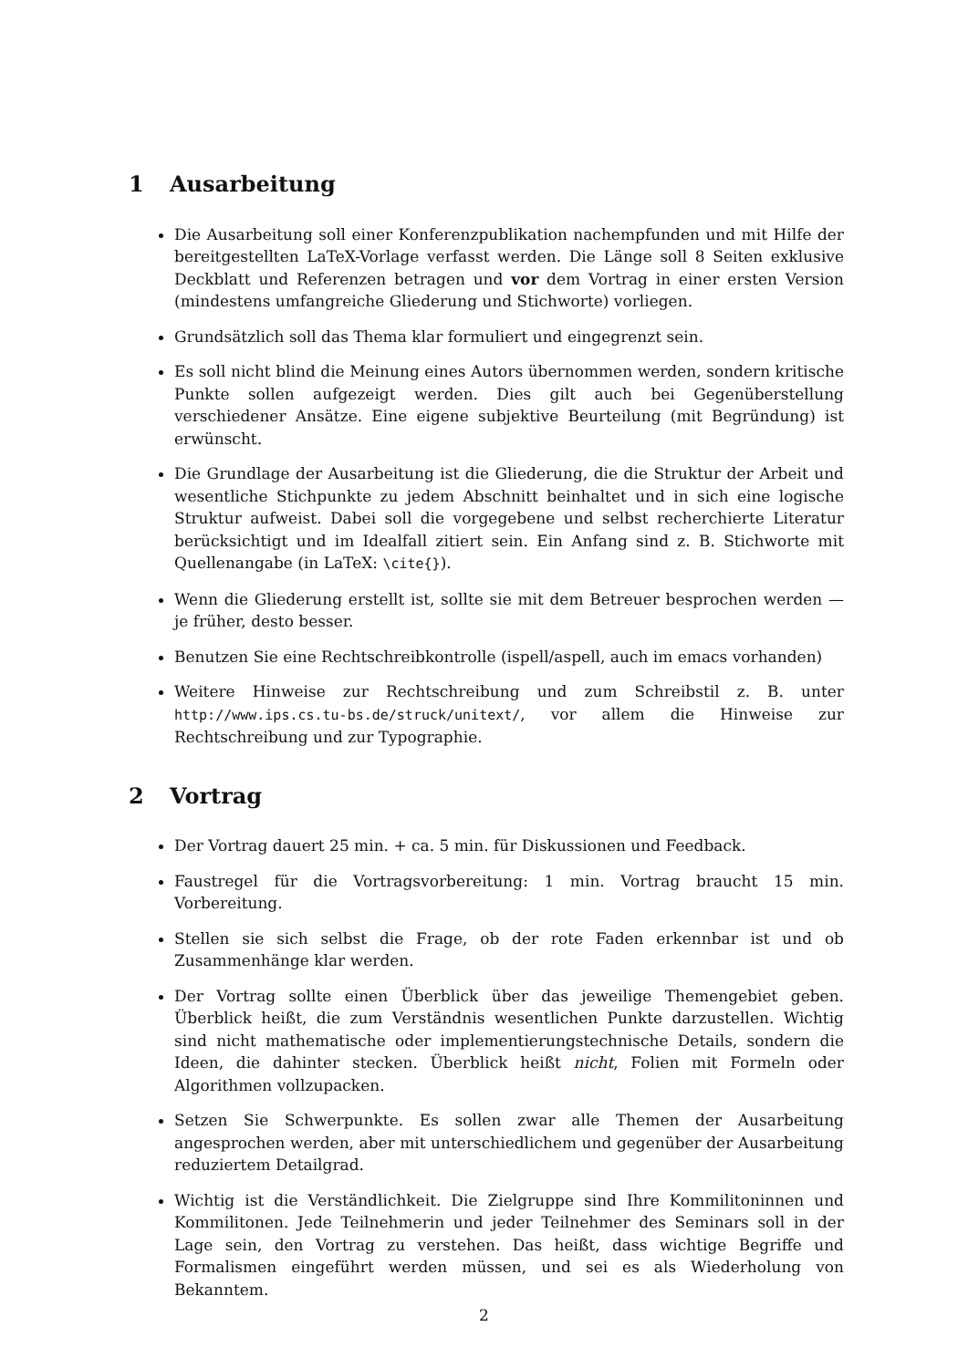1 Ausarbeitung
Die Ausarbeitung soll einer Konferenzpublikation nachempfunden und mit Hilfe der bereitgestellten LaTeX-Vorlage verfasst werden. Die Länge soll 8 Seiten exklusive Deckblatt und Referenzen betragen und vor dem Vortrag in einer ersten Version (mindestens umfangreiche Gliederung und Stichworte) vorliegen.
Grundsätzlich soll das Thema klar formuliert und eingegrenzt sein.
Es soll nicht blind die Meinung eines Autors übernommen werden, sondern kritische Punkte sollen aufgezeigt werden. Dies gilt auch bei Gegenüberstellung verschiedener Ansätze. Eine eigene subjektive Beurteilung (mit Begründung) ist erwünscht.
Die Grundlage der Ausarbeitung ist die Gliederung, die die Struktur der Arbeit und wesentliche Stichpunkte zu jedem Abschnitt beinhaltet und in sich eine logische Struktur aufweist. Dabei soll die vorgegebene und selbst recherchierte Literatur berücksichtigt und im Idealfall zitiert sein. Ein Anfang sind z. B. Stichworte mit Quellenangabe (in LaTeX: \cite{}).
Wenn die Gliederung erstellt ist, sollte sie mit dem Betreuer besprochen werden — je früher, desto besser.
Benutzen Sie eine Rechtschreibkontrolle (ispell/aspell, auch im emacs vorhanden)
Weitere Hinweise zur Rechtschreibung und zum Schreibstil z. B. unter http://www.ips.cs.tu-bs.de/struck/unitext/, vor allem die Hinweise zur Rechtschreibung und zur Typographie.
2 Vortrag
Der Vortrag dauert 25 min. + ca. 5 min. für Diskussionen und Feedback.
Faustregel für die Vortragsvorbereitung: 1 min. Vortrag braucht 15 min. Vorbereitung.
Stellen sie sich selbst die Frage, ob der rote Faden erkennbar ist und ob Zusammenhänge klar werden.
Der Vortrag sollte einen Überblick über das jeweilige Themengebiet geben. Überblick heißt, die zum Verständnis wesentlichen Punkte darzustellen. Wichtig sind nicht mathematische oder implementierungstechnische Details, sondern die Ideen, die dahinter stecken. Überblick heißt nicht, Folien mit Formeln oder Algorithmen vollzupacken.
Setzen Sie Schwerpunkte. Es sollen zwar alle Themen der Ausarbeitung angesprochen werden, aber mit unterschiedlichem und gegenüber der Ausarbeitung reduziertem Detailgrad.
Wichtig ist die Verständlichkeit. Die Zielgruppe sind Ihre Kommilitoninnen und Kommilitonen. Jede Teilnehmerin und jeder Teilnehmer des Seminars soll in der Lage sein, den Vortrag zu verstehen. Das heißt, dass wichtige Begriffe und Formalismen eingeführt werden müssen, und sei es als Wiederholung von Bekanntem.
2